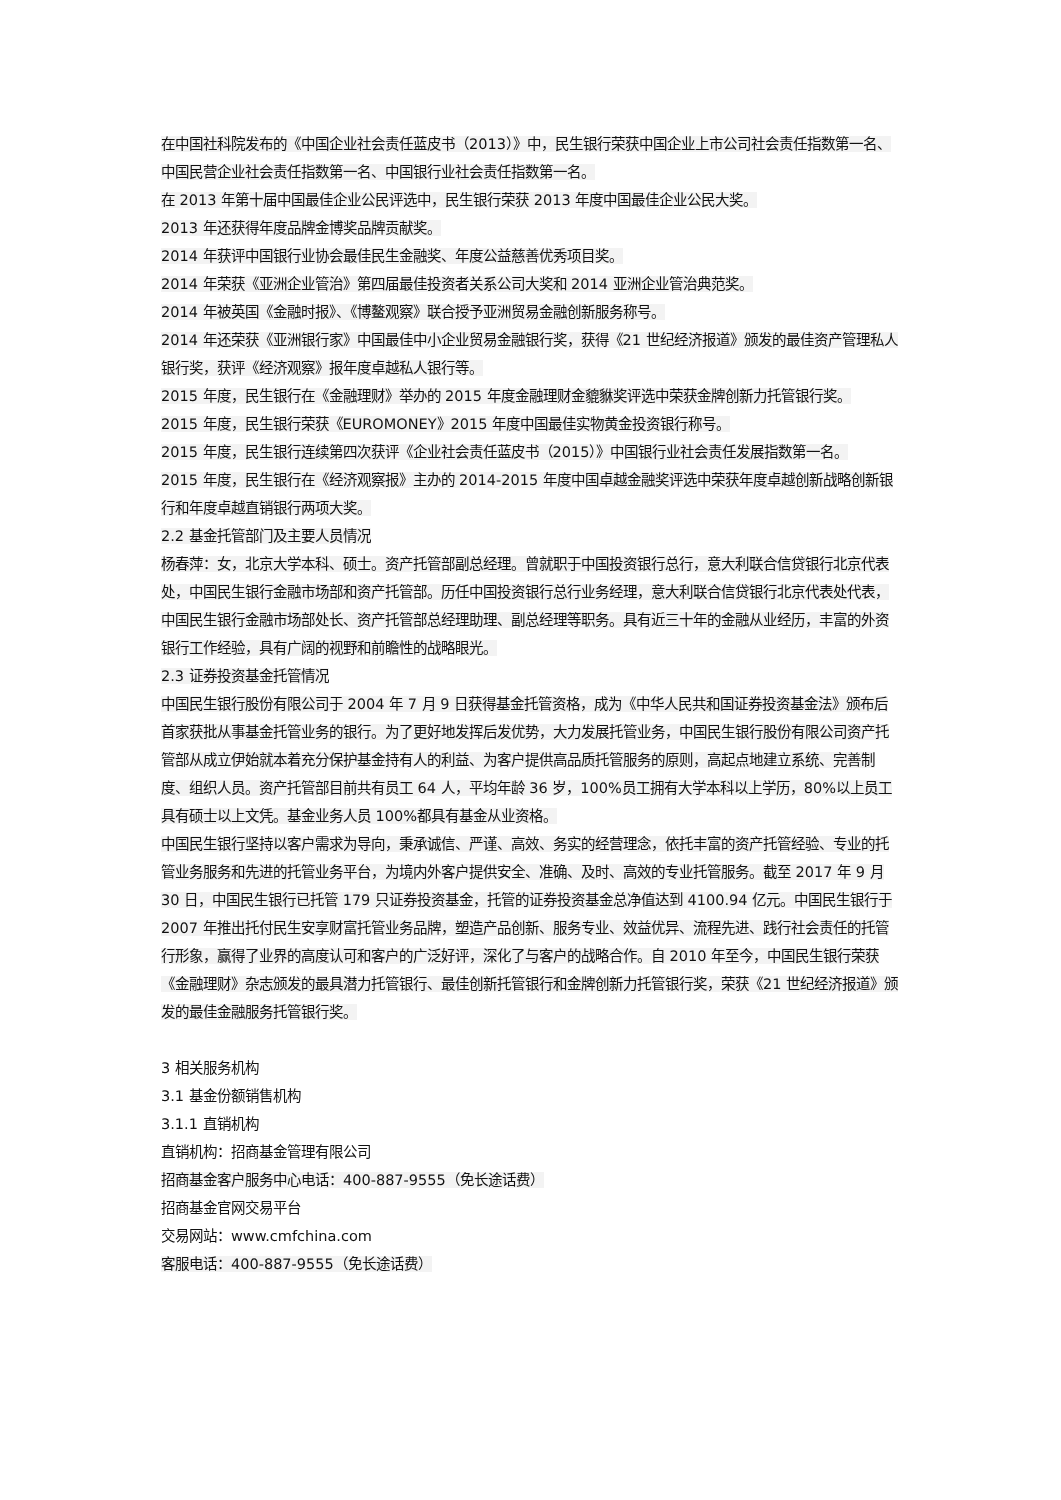在中国社科院发布的《中国企业社会责任蓝皮书（2013）》中，民生银行荣获中国企业上市公司社会责任指数第一名、中国民营企业社会责任指数第一名、中国银行业社会责任指数第一名。
在 2013 年第十届中国最佳企业公民评选中，民生银行荣获 2013 年度中国最佳企业公民大奖。
2013 年还获得年度品牌金博奖品牌贡献奖。
2014 年获评中国银行业协会最佳民生金融奖、年度公益慈善优秀项目奖。
2014 年荣获《亚洲企业管治》第四届最佳投资者关系公司大奖和 2014 亚洲企业管治典范奖。
2014 年被英国《金融时报》、《博鳌观察》联合授予亚洲贸易金融创新服务称号。
2014 年还荣获《亚洲银行家》中国最佳中小企业贸易金融银行奖，获得《21 世纪经济报道》颁发的最佳资产管理私人银行奖，获评《经济观察》报年度卓越私人银行等。
2015 年度，民生银行在《金融理财》举办的 2015 年度金融理财金貔貅奖评选中荣获金牌创新力托管银行奖。
2015 年度，民生银行荣获《EUROMONEY》2015 年度中国最佳实物黄金投资银行称号。
2015 年度，民生银行连续第四次获评《企业社会责任蓝皮书（2015）》中国银行业社会责任发展指数第一名。
2015 年度，民生银行在《经济观察报》主办的 2014-2015 年度中国卓越金融奖评选中荣获年度卓越创新战略创新银行和年度卓越直销银行两项大奖。
2.2 基金托管部门及主要人员情况
杨春萍：女，北京大学本科、硕士。资产托管部副总经理。曾就职于中国投资银行总行，意大利联合信贷银行北京代表处，中国民生银行金融市场部和资产托管部。历任中国投资银行总行业务经理，意大利联合信贷银行北京代表处代表，中国民生银行金融市场部处长、资产托管部总经理助理、副总经理等职务。具有近三十年的金融从业经历，丰富的外资银行工作经验，具有广阔的视野和前瞻性的战略眼光。
2.3 证券投资基金托管情况
中国民生银行股份有限公司于 2004 年 7 月 9 日获得基金托管资格，成为《中华人民共和国证券投资基金法》颁布后首家获批从事基金托管业务的银行。为了更好地发挥后发优势，大力发展托管业务，中国民生银行股份有限公司资产托管部从成立伊始就本着充分保护基金持有人的利益、为客户提供高品质托管服务的原则，高起点地建立系统、完善制度、组织人员。资产托管部目前共有员工 64 人，平均年龄 36 岁，100%员工拥有大学本科以上学历，80%以上员工具有硕士以上文凭。基金业务人员 100%都具有基金从业资格。
中国民生银行坚持以客户需求为导向，秉承诚信、严谨、高效、务实的经营理念，依托丰富的资产托管经验、专业的托管业务服务和先进的托管业务平台，为境内外客户提供安全、准确、及时、高效的专业托管服务。截至 2017 年 9 月 30 日，中国民生银行已托管 179 只证券投资基金，托管的证券投资基金总净值达到 4100.94 亿元。中国民生银行于 2007 年推出托付民生安享财富托管业务品牌，塑造产品创新、服务专业、效益优异、流程先进、践行社会责任的托管行形象，赢得了业界的高度认可和客户的广泛好评，深化了与客户的战略合作。自 2010 年至今，中国民生银行荣获《金融理财》杂志颁发的最具潜力托管银行、最佳创新托管银行和金牌创新力托管银行奖，荣获《21 世纪经济报道》颁发的最佳金融服务托管银行奖。
3 相关服务机构
3.1 基金份额销售机构
3.1.1 直销机构
直销机构：招商基金管理有限公司
招商基金客户服务中心电话：400-887-9555（免长途话费）
招商基金官网交易平台
交易网站：www.cmfchina.com
客服电话：400-887-9555（免长途话费）